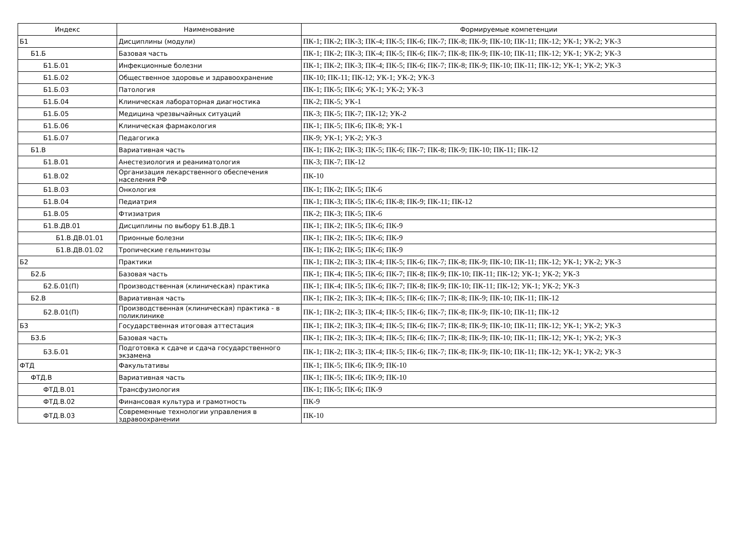| Индекс | Наименование | Формируемые компетенции |
| --- | --- | --- |
| Б1 | Дисциплины (модули) | ПК-1; ПК-2; ПК-3; ПК-4; ПК-5; ПК-6; ПК-7; ПК-8; ПК-9; ПК-10; ПК-11; ПК-12; УК-1; УК-2; УК-3 |
| Б1.Б | Базовая часть | ПК-1; ПК-2; ПК-3; ПК-4; ПК-5; ПК-6; ПК-7; ПК-8; ПК-9; ПК-10; ПК-11; ПК-12; УК-1; УК-2; УК-3 |
| Б1.Б.01 | Инфекционные болезни | ПК-1; ПК-2; ПК-3; ПК-4; ПК-5; ПК-6; ПК-7; ПК-8; ПК-9; ПК-10; ПК-11; ПК-12; УК-1; УК-2; УК-3 |
| Б1.Б.02 | Общественное здоровье и здравоохранение | ПК-10; ПК-11; ПК-12; УК-1; УК-2; УК-3 |
| Б1.Б.03 | Патология | ПК-1; ПК-5; ПК-6; УК-1; УК-2; УК-3 |
| Б1.Б.04 | Клиническая лабораторная диагностика | ПК-2; ПК-5; УК-1 |
| Б1.Б.05 | Медицина чрезвычайных ситуаций | ПК-3; ПК-5; ПК-7; ПК-12; УК-2 |
| Б1.Б.06 | Клиническая фармакология | ПК-1; ПК-5; ПК-6; ПК-8; УК-1 |
| Б1.Б.07 | Педагогика | ПК-9; УК-1; УК-2; УК-3 |
| Б1.В | Вариативная часть | ПК-1; ПК-2; ПК-3; ПК-5; ПК-6; ПК-7; ПК-8; ПК-9; ПК-10; ПК-11; ПК-12 |
| Б1.В.01 | Анестезиология и реаниматология | ПК-3; ПК-7; ПК-12 |
| Б1.В.02 | Организация лекарственного обеспечения населения РФ | ПК-10 |
| Б1.В.03 | Онкология | ПК-1; ПК-2; ПК-5; ПК-6 |
| Б1.В.04 | Педиатрия | ПК-1; ПК-3; ПК-5; ПК-6; ПК-8; ПК-9; ПК-11; ПК-12 |
| Б1.В.05 | Фтизиатрия | ПК-2; ПК-3; ПК-5; ПК-6 |
| Б1.В.ДВ.01 | Дисциплины по выбору Б1.В.ДВ.1 | ПК-1; ПК-2; ПК-5; ПК-6; ПК-9 |
| Б1.В.ДВ.01.01 | Прионные болезни | ПК-1; ПК-2; ПК-5; ПК-6; ПК-9 |
| Б1.В.ДВ.01.02 | Тропические гельминтозы | ПК-1; ПК-2; ПК-5; ПК-6; ПК-9 |
| Б2 | Практики | ПК-1; ПК-2; ПК-3; ПК-4; ПК-5; ПК-6; ПК-7; ПК-8; ПК-9; ПК-10; ПК-11; ПК-12; УК-1; УК-2; УК-3 |
| Б2.Б | Базовая часть | ПК-1; ПК-4; ПК-5; ПК-6; ПК-7; ПК-8; ПК-9; ПК-10; ПК-11; ПК-12; УК-1; УК-2; УК-3 |
| Б2.Б.01(П) | Производственная (клиническая) практика | ПК-1; ПК-4; ПК-5; ПК-6; ПК-7; ПК-8; ПК-9; ПК-10; ПК-11; ПК-12; УК-1; УК-2; УК-3 |
| Б2.В | Вариативная часть | ПК-1; ПК-2; ПК-3; ПК-4; ПК-5; ПК-6; ПК-7; ПК-8; ПК-9; ПК-10; ПК-11; ПК-12 |
| Б2.В.01(П) | Производственная (клиническая) практика - в поликлинике | ПК-1; ПК-2; ПК-3; ПК-4; ПК-5; ПК-6; ПК-7; ПК-8; ПК-9; ПК-10; ПК-11; ПК-12 |
| Б3 | Государственная итоговая аттестация | ПК-1; ПК-2; ПК-3; ПК-4; ПК-5; ПК-6; ПК-7; ПК-8; ПК-9; ПК-10; ПК-11; ПК-12; УК-1; УК-2; УК-3 |
| Б3.Б | Базовая часть | ПК-1; ПК-2; ПК-3; ПК-4; ПК-5; ПК-6; ПК-7; ПК-8; ПК-9; ПК-10; ПК-11; ПК-12; УК-1; УК-2; УК-3 |
| Б3.Б.01 | Подготовка к сдаче и сдача государственного экзамена | ПК-1; ПК-2; ПК-3; ПК-4; ПК-5; ПК-6; ПК-7; ПК-8; ПК-9; ПК-10; ПК-11; ПК-12; УК-1; УК-2; УК-3 |
| ФТД | Факультативы | ПК-1; ПК-5; ПК-6; ПК-9; ПК-10 |
| ФТД.В | Вариативная часть | ПК-1; ПК-5; ПК-6; ПК-9; ПК-10 |
| ФТД.В.01 | Трансфузиология | ПК-1; ПК-5; ПК-6; ПК-9 |
| ФТД.В.02 | Финансовая культура и грамотность | ПК-9 |
| ФТД.В.03 | Современные технологии управления в здравоохранении | ПК-10 |